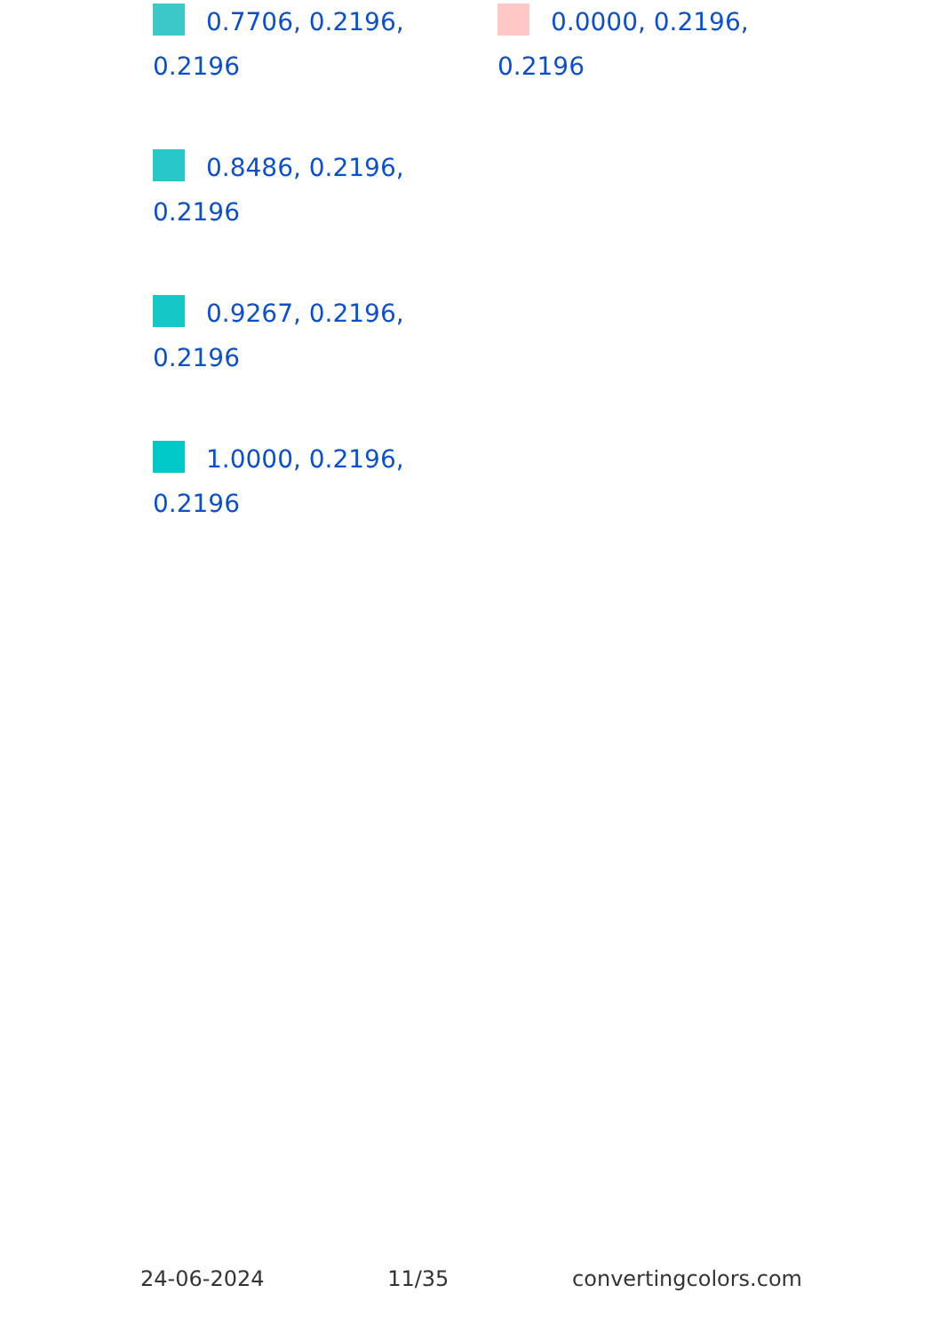0.7706, 0.2196, 0.2196
0.0000, 0.2196, 0.2196
0.8486, 0.2196, 0.2196
0.9267, 0.2196, 0.2196
1.0000, 0.2196, 0.2196
24-06-2024 11/35 convertingcolors.com